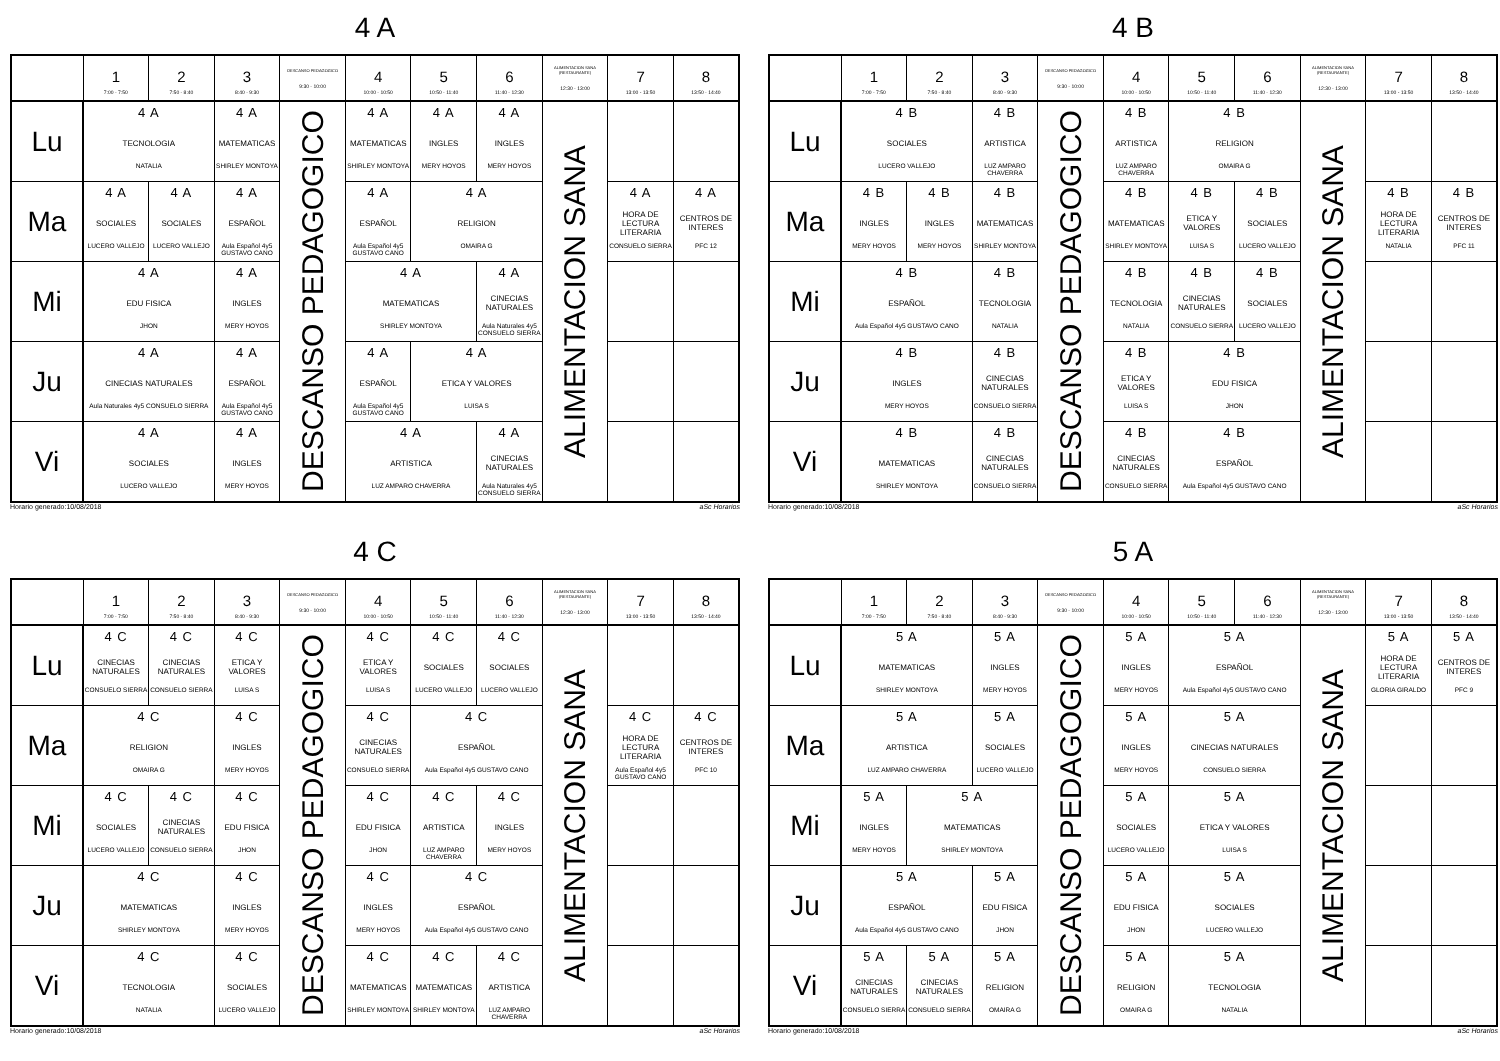4 A
| | 1 7:00 - 7:50 | 2 7:50 - 8:40 | 3 8:40 - 9:30 | DESCANSO PEDAGOGICO 9:30 - 10:00 | 4 10:00 - 10:50 | 5 10:50 - 11:40 | 6 11:40 - 12:30 | ALIMENTACION SANA (RESTAURANTE) 12:30 - 13:00 | 7 13:00 - 13:50 | 8 13:50 - 14:40 |
| --- | --- | --- | --- | --- | --- | --- | --- | --- | --- | --- |
| Lu | 4 A TECNOLOGIA NATALIA | | 4 A MATEMATICAS SHIRLEY MONTOYA | DESCANSO PEDAGOGICO | 4 A MATEMATICAS SHIRLEY MONTOYA | 4 A INGLES MERY HOYOS | 4 A INGLES MERY HOYOS | ALIMENTACION SANA | | |
| Ma | 4 A SOCIALES LUCERO VALLEJO | 4 A SOCIALES LUCERO VALLEJO | 4 A ESPAÑOL Aula Español 4y5 GUSTAVO CANO | | 4 A ESPAÑOL Aula Español 4y5 GUSTAVO CANO | 4 A RELIGION OMAIRA G | | | 4 A HORA DE LECTURA LITERARIA CONSUELO SIERRA | 4 A CENTROS DE INTERES PFC 12 |
| Mi | 4 A EDU FISICA JHON | | 4 A INGLES MERY HOYOS | | 4 A MATEMATICAS SHIRLEY MONTOYA | | 4 A CINECIAS NATURALES Aula Naturales 4y5 CONSUELO SIERRA | | | |
| Ju | 4 A CINECIAS NATURALES Aula Naturales 4y5 CONSUELO SIERRA | | 4 A ESPAÑOL Aula Español 4y5 GUSTAVO CANO | | 4 A ESPAÑOL Aula Español 4y5 GUSTAVO CANO | 4 A ETICA Y VALORES LUISA S | | | | |
| Vi | 4 A SOCIALES LUCERO VALLEJO | | 4 A INGLES MERY HOYOS | | 4 A ARTISTICA LUZ AMPARO CHAVERRA | | 4 A CINECIAS NATURALES Aula Naturales 4y5 CONSUELO SIERRA | | | |
Horario generado:10/08/2018 aSc Horarios
4 B
| | 1 7:00 - 7:50 | 2 7:50 - 8:40 | 3 8:40 - 9:30 | DESCANSO PEDAGOGICO 9:30 - 10:00 | 4 10:00 - 10:50 | 5 10:50 - 11:40 | 6 11:40 - 12:30 | ALIMENTACION SANA (RESTAURANTE) 12:30 - 13:00 | 7 13:00 - 13:50 | 8 13:50 - 14:40 |
| --- | --- | --- | --- | --- | --- | --- | --- | --- | --- | --- |
| Lu | 4 B SOCIALES LUCERO VALLEJO | | 4 B ARTISTICA LUZ AMPARO CHAVERRA | DESCANSO PEDAGOGICO | 4 B ARTISTICA LUZ AMPARO CHAVERRA | 4 B RELIGION OMAIRA G | | ALIMENTACION SANA | | |
| Ma | 4 B INGLES MERY HOYOS | 4 B INGLES MERY HOYOS | 4 B MATEMATICAS SHIRLEY MONTOYA | | 4 B MATEMATICAS SHIRLEY MONTOYA | 4 B ETICA Y VALORES LUISA S | 4 B SOCIALES LUCERO VALLEJO | | 4 B HORA DE LECTURA LITERARIA NATALIA | 4 B CENTROS DE INTERES PFC 11 |
| Mi | 4 B ESPAÑOL Aula Español 4y5 GUSTAVO CANO | | 4 B TECNOLOGIA NATALIA | | 4 B TECNOLOGIA NATALIA | 4 B CINECIAS NATURALES CONSUELO SIERRA | 4 B SOCIALES LUCERO VALLEJO | | | |
| Ju | 4 B INGLES MERY HOYOS | | 4 B CINECIAS NATURALES CONSUELO SIERRA | | 4 B ETICA Y VALORES LUISA S | 4 B EDU FISICA JHON | | | | |
| Vi | 4 B MATEMATICAS SHIRLEY MONTOYA | | 4 B CINECIAS NATURALES CONSUELO SIERRA | | 4 B CINECIAS NATURALES CONSUELO SIERRA | 4 B ESPAÑOL Aula Español 4y5 GUSTAVO CANO | | | | |
Horario generado:10/08/2018 aSc Horarios
4 C
| | 1 7:00 - 7:50 | 2 7:50 - 8:40 | 3 8:40 - 9:30 | DESCANSO PEDAGOGICO 9:30 - 10:00 | 4 10:00 - 10:50 | 5 10:50 - 11:40 | 6 11:40 - 12:30 | ALIMENTACION SANA (RESTAURANTE) 12:30 - 13:00 | 7 13:00 - 13:50 | 8 13:50 - 14:40 |
| --- | --- | --- | --- | --- | --- | --- | --- | --- | --- | --- |
| Lu | 4 C CINECIAS NATURALES CONSUELO SIERRA | 4 C CINECIAS NATURALES CONSUELO SIERRA | 4 C ETICA Y VALORES LUISA S | DESCANSO PEDAGOGICO | 4 C ETICA Y VALORES LUISA S | 4 C SOCIALES LUCERO VALLEJO | 4 C SOCIALES LUCERO VALLEJO | ALIMENTACION SANA | | |
| Ma | 4 C RELIGION OMAIRA G | | 4 C INGLES MERY HOYOS | | 4 C CINECIAS NATURALES CONSUELO SIERRA | 4 C ESPAÑOL Aula Español 4y5 GUSTAVO CANO | | | 4 C HORA DE LECTURA LITERARIA Aula Español 4y5 GUSTAVO CANO | 4 C CENTROS DE INTERES PFC 10 |
| Mi | 4 C SOCIALES LUCERO VALLEJO | 4 C CINECIAS NATURALES CONSUELO SIERRA | 4 C EDU FISICA JHON | | 4 C EDU FISICA JHON | 4 C ARTISTICA LUZ AMPARO CHAVERRA | 4 C INGLES MERY HOYOS | | | |
| Ju | 4 C MATEMATICAS SHIRLEY MONTOYA | | 4 C INGLES MERY HOYOS | | 4 C INGLES MERY HOYOS | 4 C ESPAÑOL Aula Español 4y5 GUSTAVO CANO | | | | |
| Vi | 4 C TECNOLOGIA NATALIA | | 4 C SOCIALES LUCERO VALLEJO | | 4 C MATEMATICAS SHIRLEY MONTOYA | 4 C MATEMATICAS SHIRLEY MONTOYA | 4 C ARTISTICA LUZ AMPARO CHAVERRA | | | |
Horario generado:10/08/2018 aSc Horarios
5 A
| | 1 7:00 - 7:50 | 2 7:50 - 8:40 | 3 8:40 - 9:30 | DESCANSO PEDAGOGICO 9:30 - 10:00 | 4 10:00 - 10:50 | 5 10:50 - 11:40 | 6 11:40 - 12:30 | ALIMENTACION SANA (RESTAURANTE) 12:30 - 13:00 | 7 13:00 - 13:50 | 8 13:50 - 14:40 |
| --- | --- | --- | --- | --- | --- | --- | --- | --- | --- | --- |
| Lu | 5 A MATEMATICAS SHIRLEY MONTOYA | | 5 A INGLES MERY HOYOS | DESCANSO PEDAGOGICO | 5 A INGLES MERY HOYOS | 5 A ESPAÑOL Aula Español 4y5 GUSTAVO CANO | | ALIMENTACION SANA | 5 A HORA DE LECTURA LITERARIA GLORIA GIRALDO | 5 A CENTROS DE INTERES PFC 9 |
| Ma | 5 A ARTISTICA LUZ AMPARO CHAVERRA | | 5 A SOCIALES LUCERO VALLEJO | | 5 A INGLES MERY HOYOS | 5 A CINECIAS NATURALES CONSUELO SIERRA | | | | |
| Mi | 5 A INGLES MERY HOYOS | 5 A MATEMATICAS SHIRLEY MONTOYA | | | 5 A SOCIALES LUCERO VALLEJO | 5 A ETICA Y VALORES LUISA S | | | | |
| Ju | 5 A ESPAÑOL Aula Español 4y5 GUSTAVO CANO | | 5 A EDU FISICA JHON | | 5 A EDU FISICA JHON | 5 A SOCIALES LUCERO VALLEJO | | | | |
| Vi | 5 A CINECIAS NATURALES CONSUELO SIERRA | 5 A CINECIAS NATURALES CONSUELO SIERRA | 5 A RELIGION OMAIRA G | | 5 A RELIGION OMAIRA G | 5 A TECNOLOGIA NATALIA | | | | |
Horario generado:10/08/2018 aSc Horarios